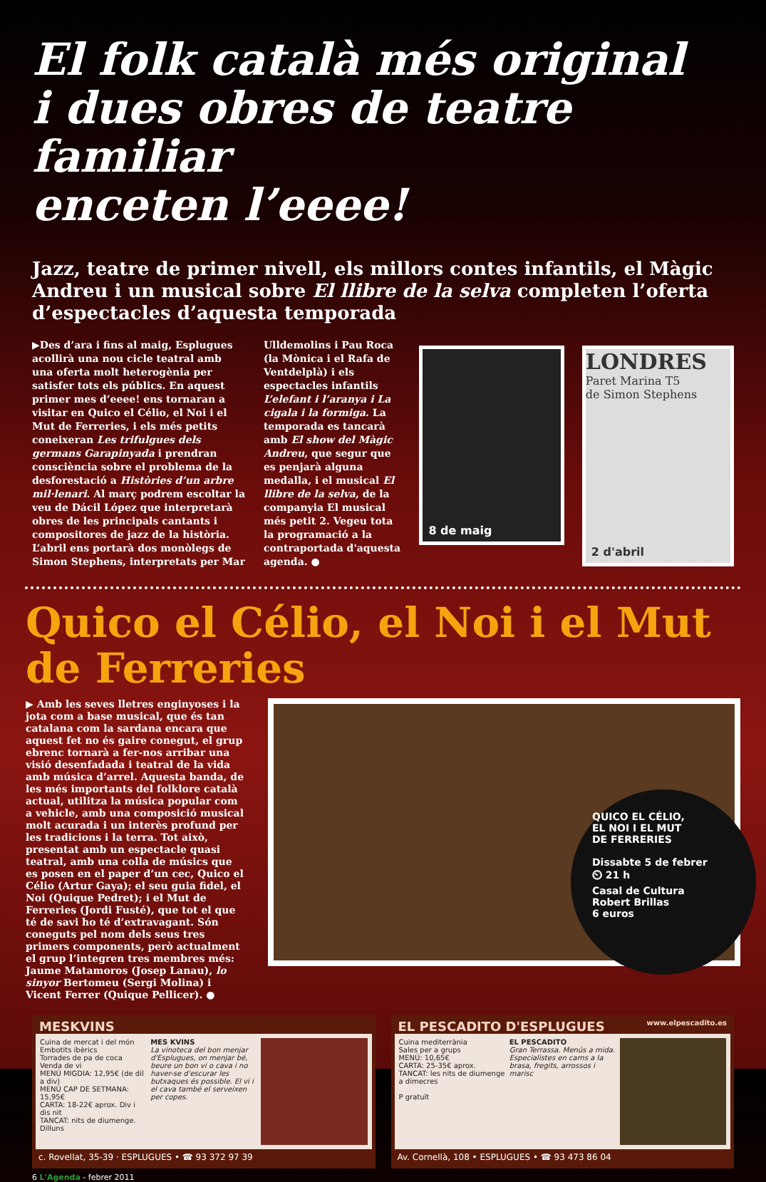El folk català més original
i dues obres de teatre familiar
enceten l’eeee!
Jazz, teatre de primer nivell, els millors contes infantils, el Màgic Andreu i un musical sobre El llibre de la selva completen l’oferta d’espectacles d’aquesta temporada
▶Des d’ara i fins al maig, Esplugues acollirà una nou cicle teatral amb una oferta molt heterogènia per satisfer tots els públics. En aquest primer mes d’eeee! ens tornaran a visitar en Quico el Célio, el Noi i el Mut de Ferreries, i els més petits coneixeran Les trifulgues dels germans Garapinyada i prendran consciència sobre el problema de la desforestació a Històries d’un arbre mil·lenari. Al març podrem escoltar la veu de Dácil López que interpretarà obres de les principals cantants i compositores de jazz de la història. L’abril ens portarà dos monòlegs de Simon Stephens, interpretats per Mar
Ulldemolins i Pau Roca (la Mònica i el Rafa de Ventdelplà) i els espectacles infantils L’elefant i l’aranya i La cigala i la formiga. La temporada es tancarà amb El show del Màgic Andreu, que segur que es penjarà alguna medalla, i el musical El llibre de la selva, de la companyia El musical més petit 2. Vegeu tota la programació a la contraportada d'aquesta agenda. ●
8 de maig
LONDRES
Paret Marina T5
de Simon Stephens
2 d'abril
Quico el Célio, el Noi i el Mut de Ferreries
▶ Amb les seves lletres enginyoses i la jota com a base musical, que és tan catalana com la sardana encara que aquest fet no és gaire conegut, el grup ebrenc tornarà a fer-nos arribar una visió desenfadada i teatral de la vida amb música d’arrel. Aquesta banda, de les més importants del folklore català actual, utilitza la música popular com a vehicle, amb una composició musical molt acurada i un interès profund per les tradicions i la terra. Tot això, presentat amb un espectacle quasi teatral, amb una colla de músics que es posen en el paper d’un cec, Quico el Célio (Artur Gaya); el seu guia fidel, el Noi (Quique Pedret); i el Mut de Ferreries (Jordi Fusté), que tot el que té de savi ho té d’extravagant. Són coneguts pel nom dels seus tres primers components, però actualment el grup l’integren tres membres més: Jaume Matamoros (Josep Lanau), lo sinyor Bertomeu (Sergi Molina) i Vicent Ferrer (Quique Pellicer). ●
QUICO EL CÉLIO,
EL NOI I EL MUT
DE FERRERIES
Dissabte 5 de febrer
⏲ 21 h
Casal de Cultura
Robert Brillas
6 euros
MESKVINS
Cuina de mercat i del món
Embotits ibèrics
Torrades de pa de coca
Venda de vi
MENÚ MIGDIA: 12,95€ (de dil a div)
MENÚ CAP DE SETMANA: 15,95€
CARTA: 18-22€ aprox. Div i dis nit
TANCAT: nits de diumenge. Dilluns
MES KVINS
La vinoteca del bon menjar d'Esplugues, on menjar bé, beure un bon vi o cava i no haver-se d'escurar les butxaques és possible. El vi i el cava també el serveixen per copes.
c. Rovellat, 35-39 · ESPLUGUES • ☎ 93 372 97 39
EL PESCADITO D'ESPLUGUES www.elpescadito.es
Cuina mediterrània
Sales per a grups
MENÚ: 10,65€
CARTA: 25-35€ aprox.
TANCAT: les nits de diumenge a dimecres
P gratuït
EL PESCADITO
Gran Terrassa. Menús a mida. Especialistes en carns a la brasa, fregits, arrossos i marisc
Av. Cornellà, 108 • ESPLUGUES • ☎ 93 473 86 04
6 L'Agenda - febrer 2011